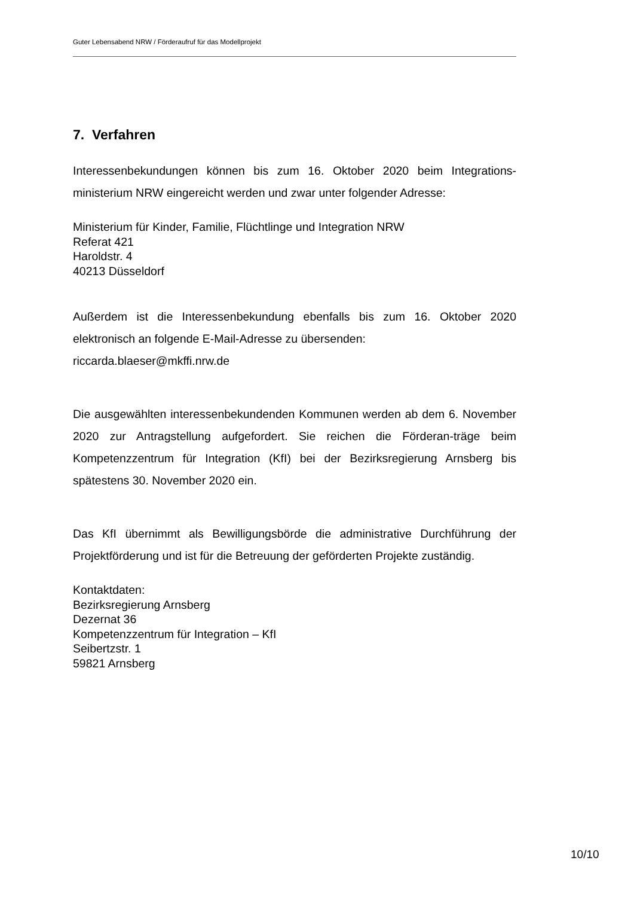Guter Lebensabend NRW / Förderaufruf für das Modellprojekt
7. Verfahren
Interessenbekundungen können bis zum 16. Oktober 2020 beim Integrations-ministerium NRW eingereicht werden und zwar unter folgender Adresse:
Ministerium für Kinder, Familie, Flüchtlinge und Integration NRW
Referat 421
Haroldstr. 4
40213 Düsseldorf
Außerdem ist die Interessenbekundung ebenfalls bis zum 16. Oktober 2020 elektronisch an folgende E-Mail-Adresse zu übersenden:
riccarda.blaeser@mkffi.nrw.de
Die ausgewählten interessenbekundenden Kommunen werden ab dem 6. November 2020 zur Antragstellung aufgefordert. Sie reichen die Förderan-träge beim Kompetenzzentrum für Integration (KfI) bei der Bezirksregierung Arnsberg bis spätestens 30. November 2020 ein.
Das KfI übernimmt als Bewilligungsbörde die administrative Durchführung der Projektförderung und ist für die Betreuung der geförderten Projekte zuständig.
Kontaktdaten:
Bezirksregierung Arnsberg
Dezernat 36
Kompetenzzentrum für Integration – KfI
Seibertzstr. 1
59821 Arnsberg
10/10